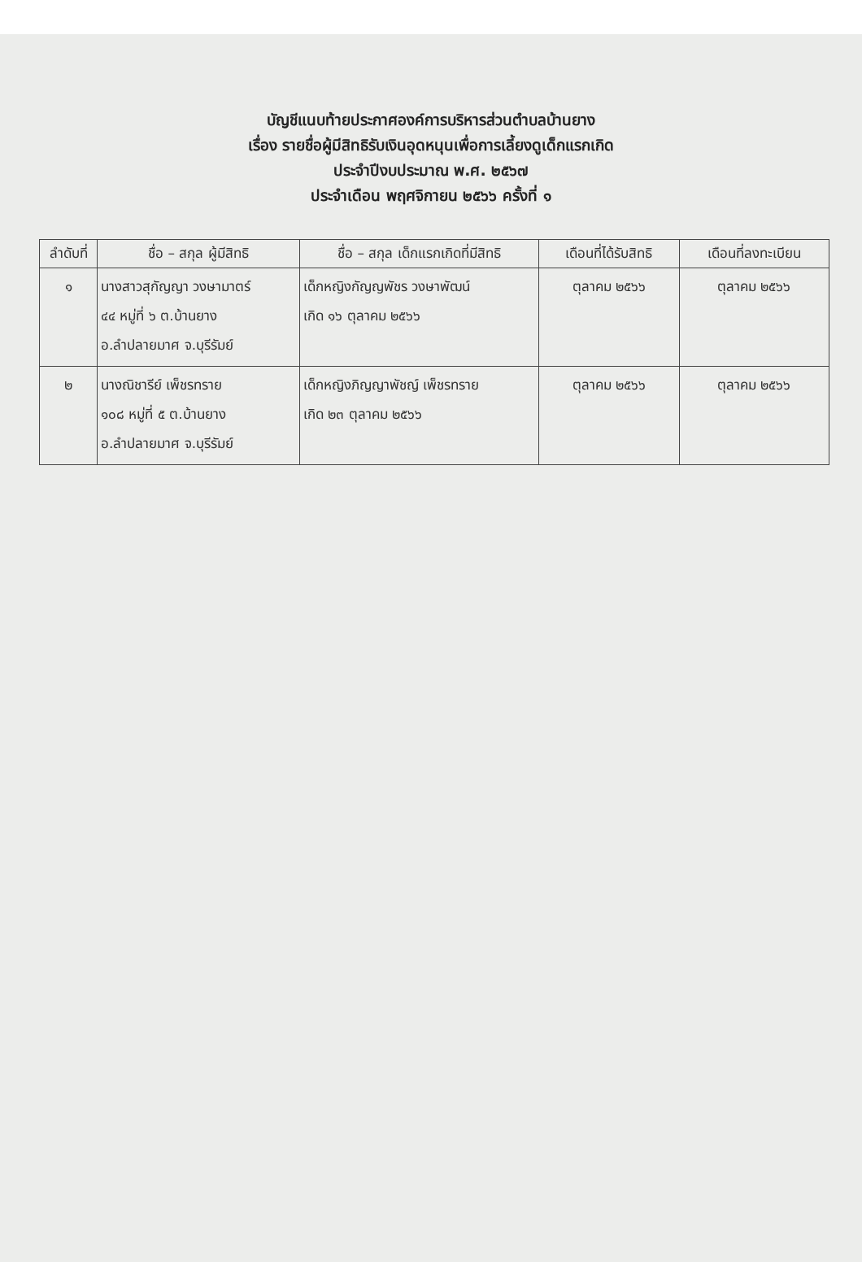บัญชีแนบท้ายประกาศองค์การบริหารส่วนตำบลบ้านยาง
เรื่อง รายชื่อผู้มีสิทธิรับเงินอุดหนุนเพื่อการเลี้ยงดูเด็กแรกเกิด
ประจำปีงบประมาณ พ.ศ. ๒๕๖๗
ประจำเดือน พฤศจิกายน ๒๕๖๖ ครั้งที่ ๑
| ลำดับที่ | ชื่อ – สกุล ผู้มีสิทธิ | ชื่อ – สกุล เด็กแรกเกิดที่มีสิทธิ | เดือนที่ได้รับสิทธิ | เดือนที่ลงทะเบียน |
| --- | --- | --- | --- | --- |
| ๑ | นางสาวสุกัญญา วงษามาตร์ ๔๔ หมู่ที่ ๖ ต.บ้านยาง อ.ลำปลายมาศ จ.บุรีรัมย์ | เด็กหญิงกัญญพัชร วงษาพัฒน์ เกิด ๑๖ ตุลาคม ๒๕๖๖ | ตุลาคม ๒๕๖๖ | ตุลาคม ๒๕๖๖ |
| ๒ | นางณิชารีย์ เพ็ชรทราย ๑๐๘ หมู่ที่ ๕ ต.บ้านยาง อ.ลำปลายมาศ จ.บุรีรัมย์ | เด็กหญิงภิญญาพัชญ์ เพ็ชรทราย เกิด ๒๓ ตุลาคม ๒๕๖๖ | ตุลาคม ๒๕๖๖ | ตุลาคม ๒๕๖๖ |